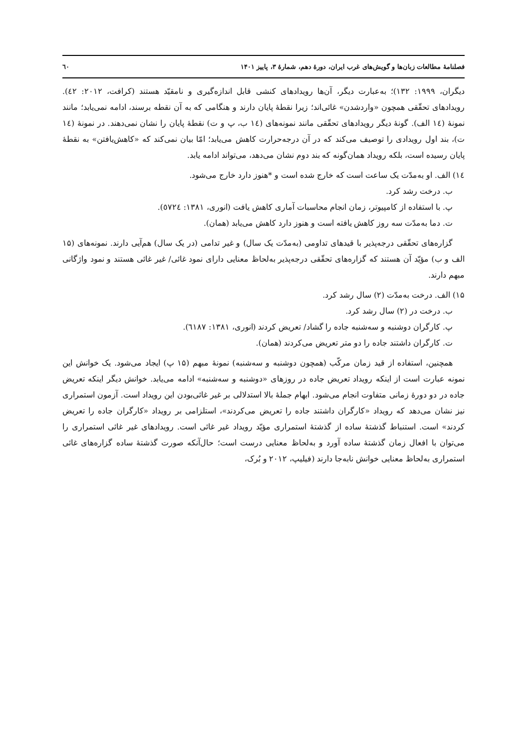فصلنامهٔ مطالعات زبان‌ها و گویش‌های غرب ایران، دورهٔ دهم، شمارهٔ ۳، پاییز ۱۴۰۱ ٦٠
دیگران، ۱۹۹۹: ۱۳۲)؛ به‌عبارت دیگر، آن‌ها رویدادهای کنشی قابل اندازه‌گیری و نامقیّد هستند (کرافت، ۲۰۱۲: ٤٢). رویدادهای تحقّقی همچون «واردشدن» غائی‌اند؛ زیرا نقطهٔ پایان دارند و هنگامی که به آن نقطه برسند، ادامه نمی‌یابد؛ مانند نمونهٔ (١٤ الف). گونهٔ دیگر رویدادهای تحقّقی مانند نمونه‌های (١٤ ب، پ و ت) نقطهٔ پایان را نشان نمی‌دهند. در نمونهٔ (١٤ ت)، بند اول رویدادی را توصیف می‌کند که در آن درجه‌حرارت کاهش می‌یابد؛ امّا بیان نمی‌کند که «کاهش‌یافتن» به نقطهٔ پایان رسیده است، بلکه رویداد همان‌گونه که بند دوم نشان می‌دهد، می‌تواند ادامه یابد.
١٤) الف. او به‌مدّت یک ساعت است که خارج شده است و *هنوز دارد خارج می‌شود.
ب. درخت رشد کرد.
پ. با استفاده از کامپیوتر، زمان انجام محاسبات آماری کاهش یافت (انوری، ۱۳۸۱: ٥٧٢٤).
ت. دما به‌مدّت سه روز کاهش یافته است و هنوز دارد کاهش می‌یابد (همان).
گزاره‌های تحقّقی درجه‌پذیر با قیدهای تداومی (به‌مدّت یک سال) و غیر تدامی (در یک سال) هم‌آیی دارند. نمونه‌های (۱۵ الف و ب) مؤیّد آن هستند که گزاره‌های تحقّقی درجه‌پذیر به‌لحاظ معنایی دارای نمود غائی/ غیر غائی هستند و نمود واژگانی مبهم دارند.
۱۵) الف. درخت به‌مدّت (۲) سال رشد کرد.
ب. درخت در (۲) سال رشد کرد.
پ. کارگران دوشنبه و سه‌شنبه جاده را گشاد/ تعریض کردند (انوری، ۱۳۸۱: ٦١٨٧).
ت. کارگران داشتند جاده را دو متر تعریض می‌کردند (همان).
همچنین، استفاده از قید زمان مرکّب (همچون دوشنبه و سه‌شنبه) نمونهٔ مبهم (۱۵ پ) ایجاد می‌شود. یک خوانش این نمونه عبارت است از اینکه رویداد تعریض جاده در روزهای «دوشنبه و سه‌شنبه» ادامه می‌یابد. خوانش دیگر اینکه تعریض جاده در دو دورهٔ زمانی متفاوت انجام می‌شود. ابهام جملهٔ بالا استدلالی بر غیر غائی‌بودن این رویداد است. آزمون استمراری نیز نشان می‌دهد که رویداد «کارگران داشتند جاده را تعریض می‌کردند»، استلزامی بر رویداد «کارگران جاده را تعریض کردند» است. استنباط گذشتهٔ ساده از گذشتهٔ استمراری مؤیّد رویداد غیر غائی است. رویدادهای غیر غائی استمراری را می‌توان با افعال زمان گذشتهٔ ساده آورد و به‌لحاظ معنایی درست است؛ حال‌آنکه صورت گذشتهٔ ساده گزاره‌های غائی استمراری به‌لحاظ معنایی خوانش نابه‌جا دارند (فیلیپ، ۲۰۱۲ و بُرک،